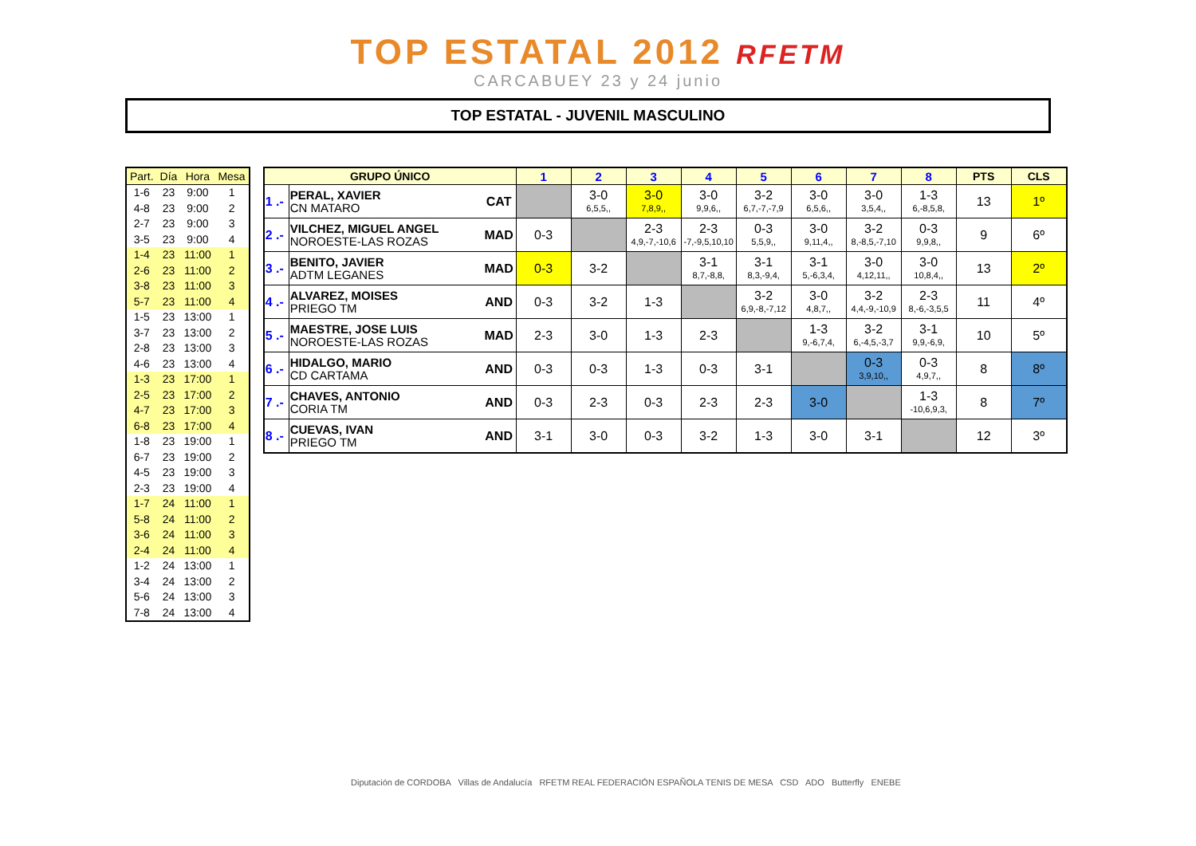TOP ESTATAL 2012 RFETM
CARCABUEY 23 y 24 junio
TOP ESTATAL - JUVENIL MASCULINO
| Part. | Día | Hora | Mesa |
| --- | --- | --- | --- |
| 1-6 | 23 | 9:00 | 1 |
| 4-8 | 23 | 9:00 | 2 |
| 2-7 | 23 | 9:00 | 3 |
| 3-5 | 23 | 9:00 | 4 |
| 1-4 | 23 | 11:00 | 1 |
| 2-6 | 23 | 11:00 | 2 |
| 3-8 | 23 | 11:00 | 3 |
| 5-7 | 23 | 11:00 | 4 |
| 1-5 | 23 | 13:00 | 1 |
| 3-7 | 23 | 13:00 | 2 |
| 2-8 | 23 | 13:00 | 3 |
| 4-6 | 23 | 13:00 | 4 |
| 1-3 | 23 | 17:00 | 1 |
| 2-5 | 23 | 17:00 | 2 |
| 4-7 | 23 | 17:00 | 3 |
| 6-8 | 23 | 17:00 | 4 |
| 1-8 | 23 | 19:00 | 1 |
| 6-7 | 23 | 19:00 | 2 |
| 4-5 | 23 | 19:00 | 3 |
| 2-3 | 23 | 19:00 | 4 |
| 1-7 | 24 | 11:00 | 1 |
| 5-8 | 24 | 11:00 | 2 |
| 3-6 | 24 | 11:00 | 3 |
| 2-4 | 24 | 11:00 | 4 |
| 1-2 | 24 | 13:00 | 1 |
| 3-4 | 24 | 13:00 | 2 |
| 5-6 | 24 | 13:00 | 3 |
| 7-8 | 24 | 13:00 | 4 |
| GRUPO ÚNICO | | | 1 | 2 | 3 | 4 | 5 | 6 | 7 | 8 | PTS | CLS |
| --- | --- | --- | --- | --- | --- | --- | --- | --- | --- | --- | --- | --- |
| 1 .- | PERAL, XAVIER CN MATARO | CAT | | 3-0 6,5,5,, | 3-0 7,8,9,, | 3-0 9,9,6,, | 3-2 6,7,-7,-7,9 | 3-0 6,5,6,, | 3-0 3,5,4,, | 1-3 6,-8,5,8, | 13 | 1º |
| 2 .- | VILCHEZ, MIGUEL ANGEL NOROESTE-LAS ROZAS | MAD | 0-3 | | 2-3 4,9,-7,-10,6 | 2-3 -7,-9,5,10,10 | 0-3 5,5,9,, | 3-0 9,11,4,, | 3-2 8,-8,5,-7,10 | 0-3 9,9,8,, | 9 | 6º |
| 3 .- | BENITO, JAVIER ADTM LEGANES | MAD | 0-3 | 3-2 | | 3-1 8,7,-8,8, | 3-1 8,3,-9,4, | 3-1 5,-6,3,4, | 3-0 4,12,11,, | 3-0 10,8,4,, | 13 | 2º |
| 4 .- | ALVAREZ, MOISES PRIEGO TM | AND | 0-3 | 3-2 | 1-3 | | 3-2 6,9,-8,-7,12 | 3-0 4,8,7,, | 3-2 4,4,-9,-10,9 | 2-3 8,-6,-3,5,5 | 11 | 4º |
| 5 .- | MAESTRE, JOSE LUIS NOROESTE-LAS ROZAS | MAD | 2-3 | 3-0 | 1-3 | 2-3 | | 1-3 9,-6,7,4, | 3-2 6,-4,5,-3,7 | 3-1 9,9,-6,9, | 10 | 5º |
| 6 .- | HIDALGO, MARIO CD CARTAMA | AND | 0-3 | 0-3 | 1-3 | 0-3 | 3-1 | | 0-3 3,9,10,, | 0-3 4,9,7,, | 8 | 8º |
| 7 .- | CHAVES, ANTONIO CORIA TM | AND | 0-3 | 2-3 | 0-3 | 2-3 | 2-3 | 3-0 | | 1-3 -10,6,9,3, | 8 | 7º |
| 8 .- | CUEVAS, IVAN PRIEGO TM | AND | 3-1 | 3-0 | 0-3 | 3-2 | 1-3 | 3-0 | 3-1 | | 12 | 3º |
Diputación de CORDOBA Villas de Andalucía RFETM REAL FEDERACIÓN ESPAÑOLA TENIS DE MESA CSD ADO Butterfly ENEBE